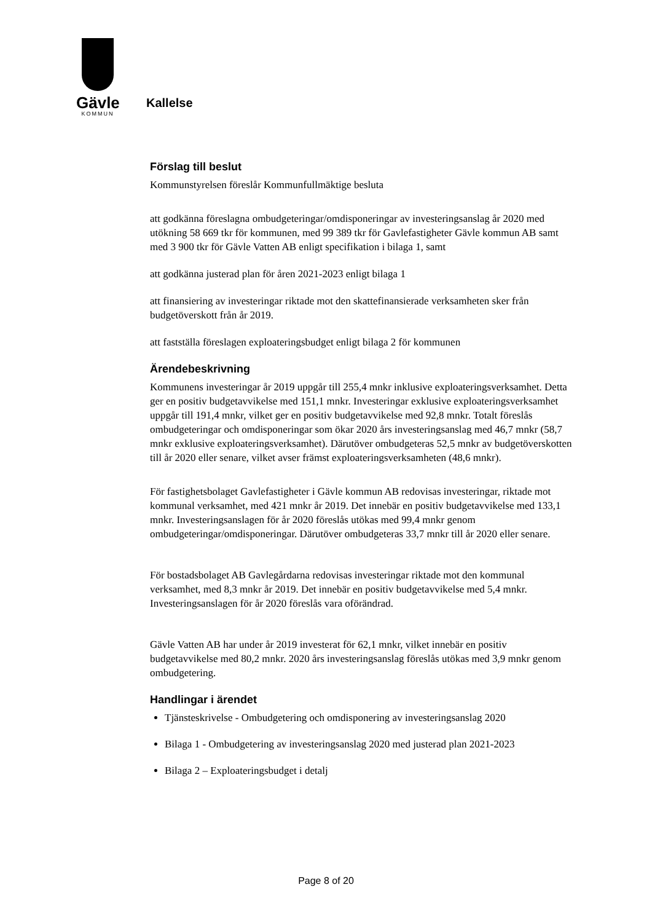Gävle
KOMMUN
Kallelse
Förslag till beslut
Kommunstyrelsen föreslår Kommunfullmäktige besluta
att godkänna föreslagna ombudgeteringar/omdisponeringar av investeringsanslag år 2020 med utökning 58 669 tkr för kommunen, med 99 389 tkr för Gavlefastigheter Gävle kommun AB samt med 3 900 tkr för Gävle Vatten AB enligt specifikation i bilaga 1, samt
att godkänna justerad plan för åren 2021-2023 enligt bilaga 1
att finansiering av investeringar riktade mot den skattefinansierade verksamheten sker från budgetöverskott från år 2019.
att fastställa föreslagen exploateringsbudget enligt bilaga 2 för kommunen
Ärendebeskrivning
Kommunens investeringar år 2019 uppgår till 255,4 mnkr inklusive exploateringsverksamhet. Detta ger en positiv budgetavvikelse med 151,1 mnkr. Investeringar exklusive exploateringsverksamhet uppgår till 191,4 mnkr, vilket ger en positiv budgetavvikelse med 92,8 mnkr. Totalt föreslås ombudgeteringar och omdisponeringar som ökar 2020 års investeringsanslag med 46,7 mnkr (58,7 mnkr exklusive exploateringsverksamhet). Därutöver ombudgeteras 52,5 mnkr av budgetöverskotten till år 2020 eller senare, vilket avser främst exploateringsverksamheten (48,6 mnkr).
För fastighetsbolaget Gavlefastigheter i Gävle kommun AB redovisas investeringar, riktade mot kommunal verksamhet, med 421 mnkr år 2019. Det innebär en positiv budgetavvikelse med 133,1 mnkr. Investeringsanslagen för år 2020 föreslås utökas med 99,4 mnkr genom ombudgeteringar/omdisponeringar. Därutöver ombudgeteras 33,7 mnkr till år 2020 eller senare.
För bostadsbolaget AB Gavlegårdarna redovisas investeringar riktade mot den kommunal verksamhet, med 8,3 mnkr år 2019. Det innebär en positiv budgetavvikelse med 5,4 mnkr. Investeringsanslagen för år 2020 föreslås vara oförändrad.
Gävle Vatten AB har under år 2019 investerat för 62,1 mnkr, vilket innebär en positiv budgetavvikelse med 80,2 mnkr. 2020 års investeringsanslag föreslås utökas med 3,9 mnkr genom ombudgetering.
Handlingar i ärendet
Tjänsteskrivelse - Ombudgetering och omdisponering av investeringsanslag 2020
Bilaga 1 - Ombudgetering av investeringsanslag 2020 med justerad plan 2021-2023
Bilaga 2 – Exploateringsbudget i detalj
Page 8 of 20